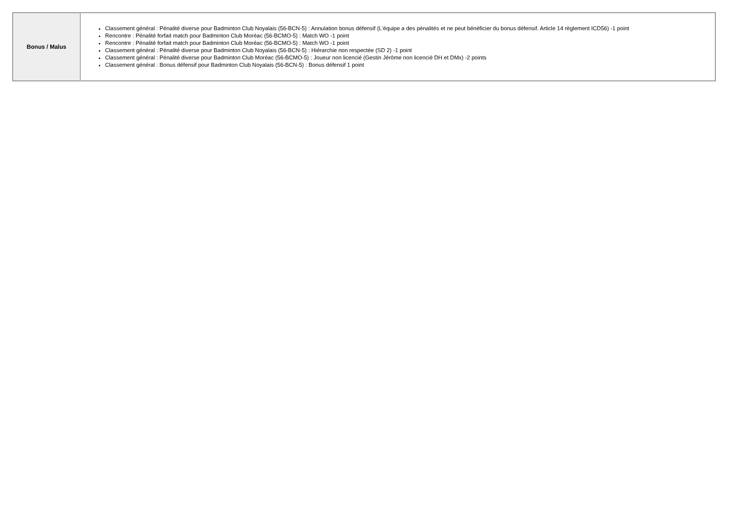| Bonus / Malus | Classement général : Pénalité diverse pour Badminton Club Noyalais (56-BCN-5) : Annulation bonus défensif (L'équipe a des pénalités et ne peut bénéficier du bonus défensif. Article 14 règlement ICD56) -1 point Rencontre : Pénalité forfait match pour Badminton Club Moréac (56-BCMO-5) : Match WO -1 point Rencontre : Pénalité forfait match pour Badminton Club Moréac (56-BCMO-5) : Match WO -1 point Classement général : Pénalité diverse pour Badminton Club Noyalais (56-BCN-5) : Hiérarchie non respectée (SD 2) -1 point Classement général : Pénalité diverse pour Badminton Club Moréac (56-BCMO-5) : Joueur non licencié (Gestin Jérôme non licencié DH et DMx) -2 points Classement général : Bonus défensif pour Badminton Club Noyalais (56-BCN-5) : Bonus défensif 1 point |